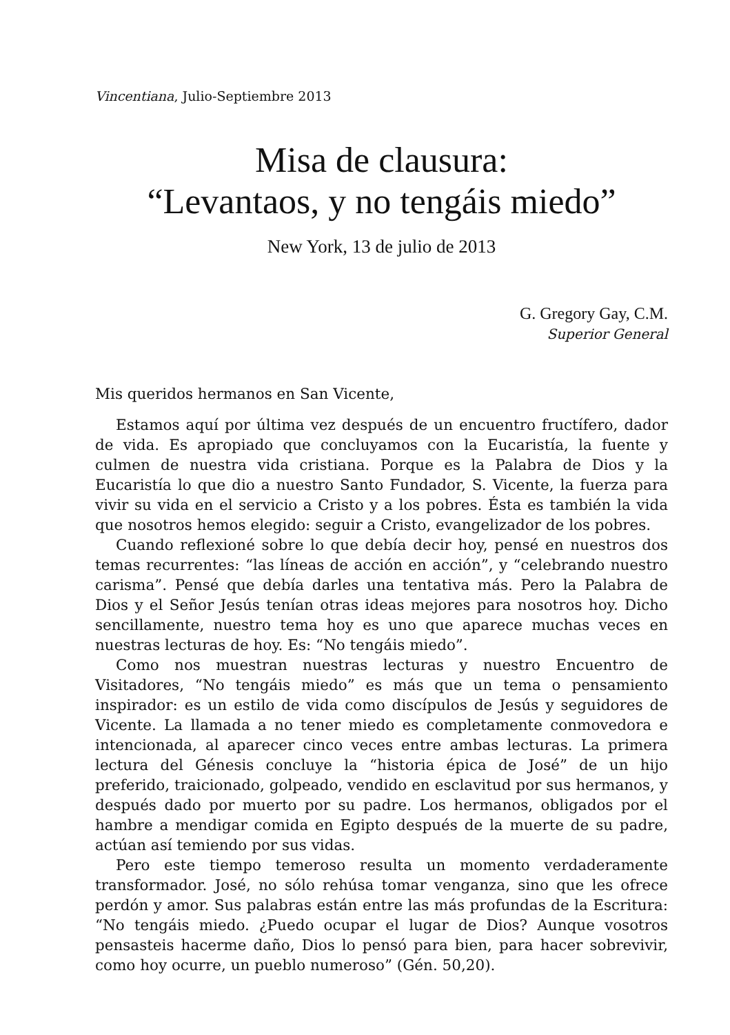Vincentiana, Julio-Septiembre 2013
Misa de clausura:
“Levantaos, y no tengáis miedo”
New York, 13 de julio de 2013
G. Gregory Gay, C.M.
Superior General
Mis queridos hermanos en San Vicente,
Estamos aquí por última vez después de un encuentro fructífero, dador de vida. Es apropiado que concluyamos con la Eucaristía, la fuente y culmen de nuestra vida cristiana. Porque es la Palabra de Dios y la Eucaristía lo que dio a nuestro Santo Fundador, S. Vicente, la fuerza para vivir su vida en el servicio a Cristo y a los pobres. Ésta es también la vida que nosotros hemos elegido: seguir a Cristo, evangelizador de los pobres.
Cuando reflexioné sobre lo que debía decir hoy, pensé en nuestros dos temas recurrentes: “las líneas de acción en acción”, y “celebrando nuestro carisma”. Pensé que debía darles una tentativa más. Pero la Palabra de Dios y el Señor Jesús tenían otras ideas mejores para nosotros hoy. Dicho sencillamente, nuestro tema hoy es uno que aparece muchas veces en nuestras lecturas de hoy. Es: “No tengáis miedo”.
Como nos muestran nuestras lecturas y nuestro Encuentro de Visitadores, “No tengáis miedo” es más que un tema o pensamiento inspirador: es un estilo de vida como discípulos de Jesús y seguidores de Vicente. La llamada a no tener miedo es completamente conmovedora e intencionada, al aparecer cinco veces entre ambas lecturas. La primera lectura del Génesis concluye la “historia épica de José” de un hijo preferido, traicionado, golpeado, vendido en esclavitud por sus hermanos, y después dado por muerto por su padre. Los hermanos, obligados por el hambre a mendigar comida en Egipto después de la muerte de su padre, actúan así temiendo por sus vidas.
Pero este tiempo temeroso resulta un momento verdaderamente transformador. José, no sólo rehúsa tomar venganza, sino que les ofrece perdón y amor. Sus palabras están entre las más profundas de la Escritura: “No tengáis miedo. ¿Puedo ocupar el lugar de Dios? Aunque vosotros pensasteis hacerme daño, Dios lo pensó para bien, para hacer sobrevivir, como hoy ocurre, un pueblo numeroso” (Gén. 50,20).